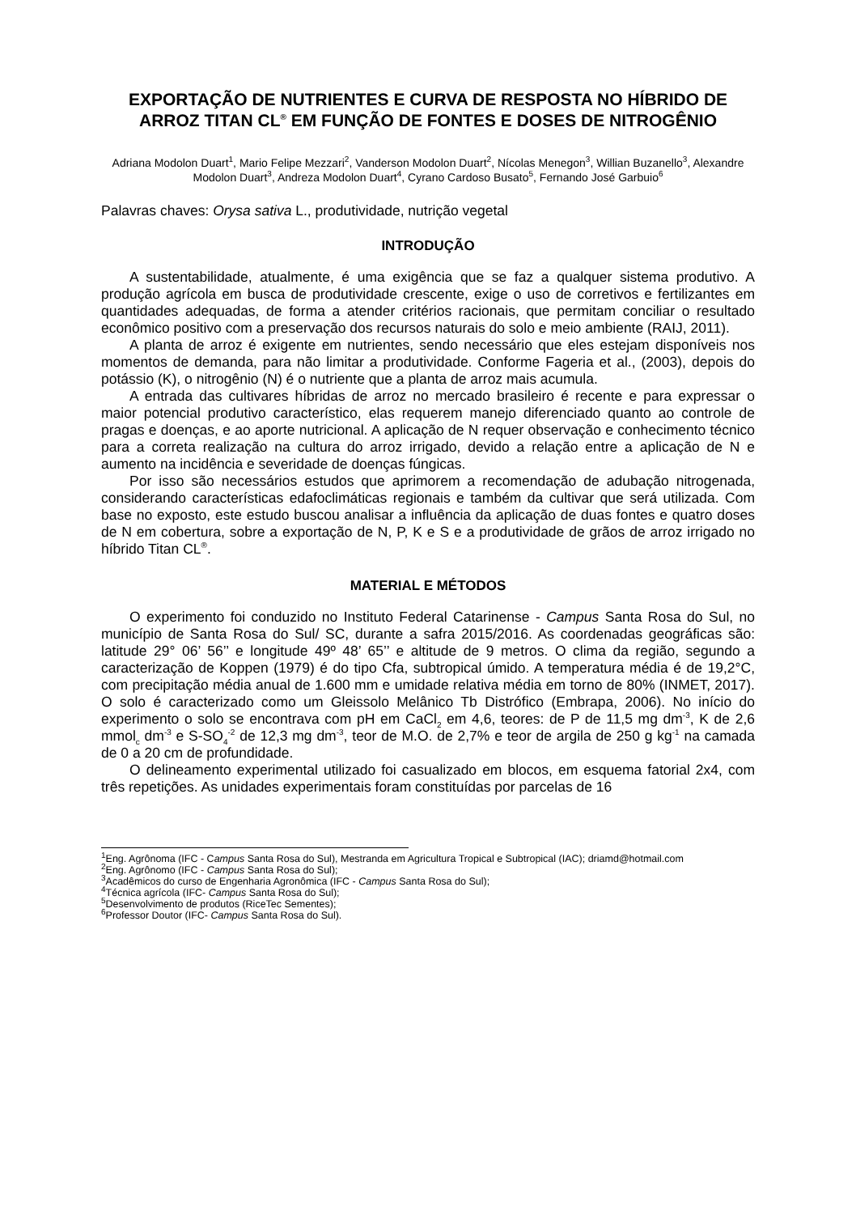EXPORTAÇÃO DE NUTRIENTES E CURVA DE RESPOSTA NO HÍBRIDO DE ARROZ TITAN CL<sup>®</sup> EM FUNÇÃO DE FONTES E DOSES DE NITROGÊNIO
Adriana Modolon Duart<sup>1</sup>, Mario Felipe Mezzari<sup>2</sup>, Vanderson Modolon Duart<sup>2</sup>, Nícolas Menegon<sup>3</sup>, Willian Buzanello<sup>3</sup>, Alexandre Modolon Duart<sup>3</sup>, Andreza Modolon Duart<sup>4</sup>, Cyrano Cardoso Busato<sup>5</sup>, Fernando José Garbuio<sup>6</sup>
Palavras chaves: Orysa sativa L., produtividade, nutrição vegetal
INTRODUÇÃO
A sustentabilidade, atualmente, é uma exigência que se faz a qualquer sistema produtivo. A produção agrícola em busca de produtividade crescente, exige o uso de corretivos e fertilizantes em quantidades adequadas, de forma a atender critérios racionais, que permitam conciliar o resultado econômico positivo com a preservação dos recursos naturais do solo e meio ambiente (RAIJ, 2011).
A planta de arroz é exigente em nutrientes, sendo necessário que eles estejam disponíveis nos momentos de demanda, para não limitar a produtividade. Conforme Fageria et al., (2003), depois do potássio (K), o nitrogênio (N) é o nutriente que a planta de arroz mais acumula.
A entrada das cultivares híbridas de arroz no mercado brasileiro é recente e para expressar o maior potencial produtivo característico, elas requerem manejo diferenciado quanto ao controle de pragas e doenças, e ao aporte nutricional. A aplicação de N requer observação e conhecimento técnico para a correta realização na cultura do arroz irrigado, devido a relação entre a aplicação de N e aumento na incidência e severidade de doenças fúngicas.
Por isso são necessários estudos que aprimorem a recomendação de adubação nitrogenada, considerando características edafoclimáticas regionais e também da cultivar que será utilizada. Com base no exposto, este estudo buscou analisar a influência da aplicação de duas fontes e quatro doses de N em cobertura, sobre a exportação de N, P, K e S e a produtividade de grãos de arroz irrigado no híbrido Titan CL<sup>®</sup>.
MATERIAL E MÉTODOS
O experimento foi conduzido no Instituto Federal Catarinense - Campus Santa Rosa do Sul, no município de Santa Rosa do Sul/ SC, durante a safra 2015/2016. As coordenadas geográficas são: latitude 29° 06’ 56’’ e longitude 49º 48’ 65’’ e altitude de 9 metros. O clima da região, segundo a caracterização de Koppen (1979) é do tipo Cfa, subtropical úmido. A temperatura média é de 19,2°C, com precipitação média anual de 1.600 mm e umidade relativa média em torno de 80% (INMET, 2017). O solo é caracterizado como um Gleissolo Melânico Tb Distrófico (Embrapa, 2006). No início do experimento o solo se encontrava com pH em CaCl<sub>2</sub> em 4,6, teores: de P de 11,5 mg dm<sup>-3</sup>, K de 2,6 mmol<sub>c</sub> dm<sup>-3</sup> e S-SO<sub>4</sub><sup>-2</sup> de 12,3 mg dm<sup>-3</sup>, teor de M.O. de 2,7% e teor de argila de 250 g kg<sup>-1</sup> na camada de 0 a 20 cm de profundidade.
O delineamento experimental utilizado foi casualizado em blocos, em esquema fatorial 2x4, com três repetições. As unidades experimentais foram constituídas por parcelas de 16
<sup>1</sup> Eng. Agrônoma (IFC - Campus Santa Rosa do Sul), Mestranda em Agricultura Tropical e Subtropical (IAC); driamd@hotmail.com
<sup>2</sup> Eng. Agrônomo (IFC - Campus Santa Rosa do Sul);
<sup>3</sup> Acadêmicos do curso de Engenharia Agronômica (IFC - Campus Santa Rosa do Sul);
<sup>4</sup> Técnica agrícola (IFC- Campus Santa Rosa do Sul);
<sup>5</sup> Desenvolvimento de produtos (RiceTec Sementes);
<sup>6</sup> Professor Doutor (IFC- Campus Santa Rosa do Sul).